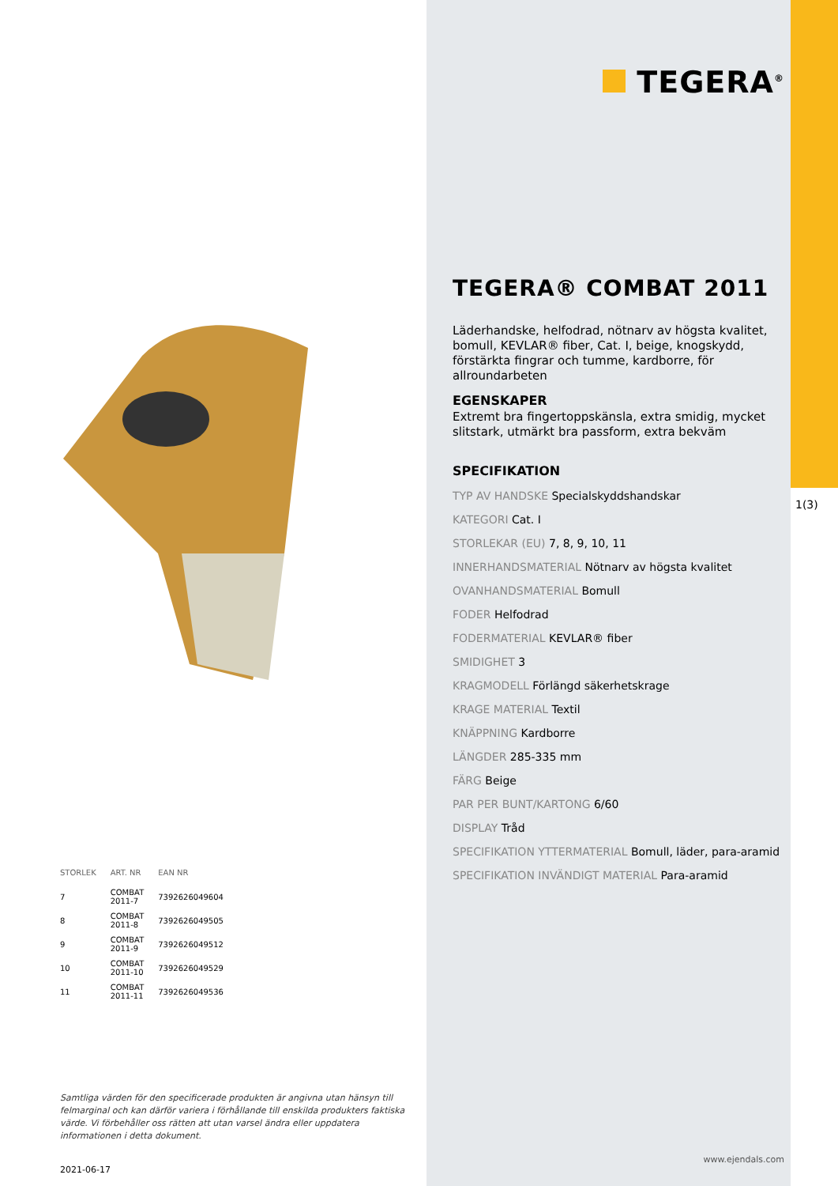| STORLEK | ART. NR | EAN NR |
| --- | --- | --- |
| 7 | COMBAT 2011-7 | 7392626049604 |
| 8 | COMBAT 2011-8 | 7392626049505 |
| 9 | COMBAT 2011-9 | 7392626049512 |
| 10 | COMBAT 2011-10 | 7392626049529 |
| 11 | COMBAT 2011-11 | 7392626049536 |
Samtliga värden för den specificerade produkten är angivna utan hänsyn till felmarginal och kan därför variera i förhållande till enskilda produkters faktiska värde. Vi förbehåller oss rätten att utan varsel ändra eller uppdatera informationen i detta dokument.
2021-06-17
TEGERA<sup>®</sup>
TEGERA® COMBAT 2011
Läderhandske, helfodrad, nötnarv av högsta kvalitet, bomull, KEVLAR® fiber, Cat. I, beige, knogskydd, förstärkta fingrar och tumme, kardborre, för allroundarbeten
EGENSKAPER
Extremt bra fingertoppskänsla, extra smidig, mycket slitstark, utmärkt bra passform, extra bekväm
SPECIFIKATION
TYP AV HANDSKE Specialskyddshandskar
KATEGORI Cat. I
STORLEKAR (EU) 7, 8, 9, 10, 11
INNERHANDSMATERIAL Nötnarv av högsta kvalitet
OVANHANDSMATERIAL Bomull
FODER Helfodrad
FODERMATERIAL KEVLAR® fiber
SMIDIGHET 3
KRAGMODELL Förlängd säkerhetskrage
KRAGE MATERIAL Textil
KNÄPPNING Kardborre
LÄNGDER 285-335 mm
FÄRG Beige
PAR PER BUNT/KARTONG 6/60
DISPLAY Tråd
SPECIFIKATION YTTERMATERIAL Bomull, läder, para-aramid
SPECIFIKATION INVÄNDIGT MATERIAL Para-aramid
www.ejendals.com
1(3)